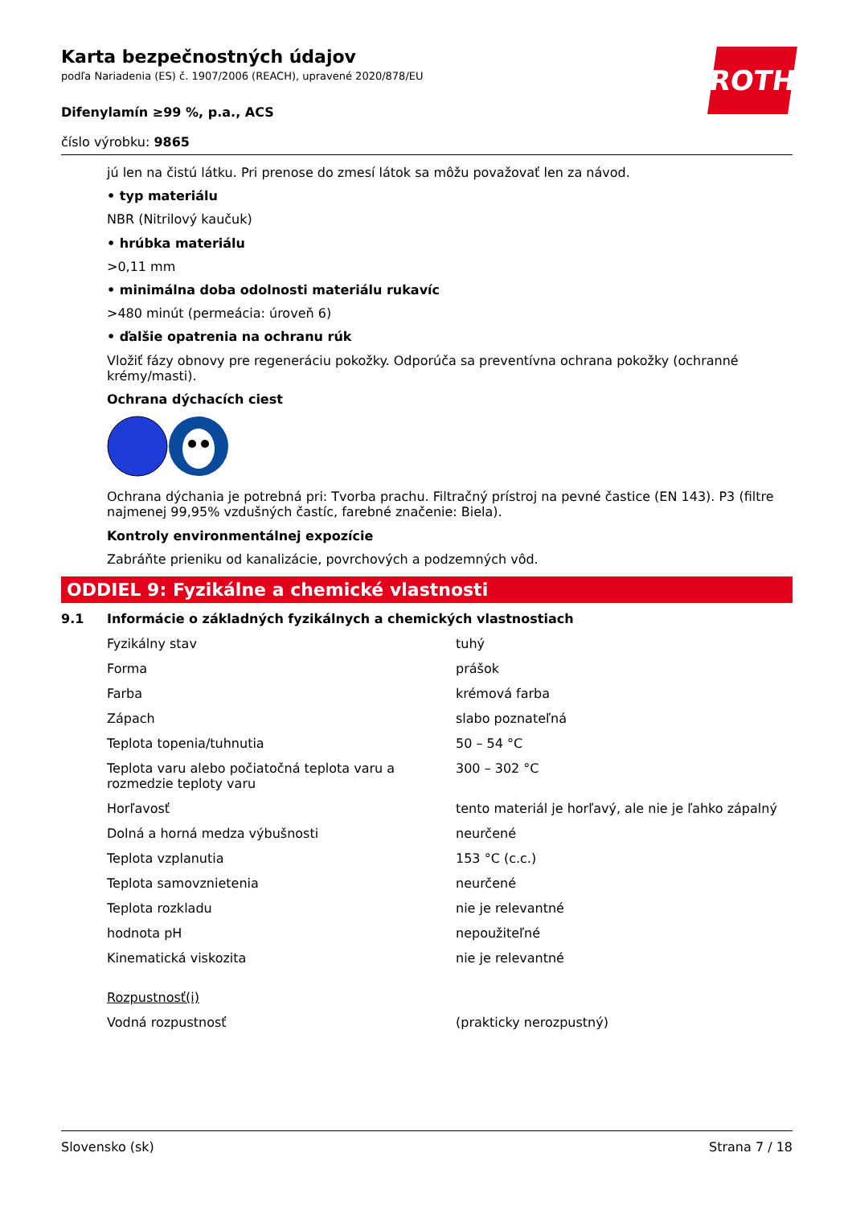ROTH
Karta bezpečnostných údajov
podľa Nariadenia (ES) č. 1907/2006 (REACH), upravené 2020/878/EU
Difenylamín ≥99 %, p.a., ACS
číslo výrobku: 9865
jú len na čistú látku. Pri prenose do zmesí látok sa môžu považovať len za návod.
• typ materiálu
NBR (Nitrilový kaučuk)
• hrúbka materiálu
>0,11 mm
• minimálna doba odolnosti materiálu rukavíc
>480 minút (permeácia: úroveň 6)
• ďalšie opatrenia na ochranu rúk
Vložiť fázy obnovy pre regeneráciu pokožky. Odporúča sa preventívna ochrana pokožky (ochranné krémy/masti).
Ochrana dýchacích ciest
Ochrana dýchania je potrebná pri: Tvorba prachu. Filtračný prístroj na pevné častice (EN 143). P3 (filtre najmenej 99,95% vzdušných častíc, farebné značenie: Biela).
Kontroly environmentálnej expozície
Zabráňte prieniku od kanalizácie, povrchových a podzemných vôd.
ODDIEL 9: Fyzikálne a chemické vlastnosti
9.1 Informácie o základných fyzikálnych a chemických vlastnostiach
| Fyzikálny stav | tuhý |
| Forma | prášok |
| Farba | krémová farba |
| Zápach | slabo poznateľná |
| Teplota topenia/tuhnutia | 50 – 54 °C |
| Teplota varu alebo počiatočná teplota varu a rozmedzie teploty varu | 300 – 302 °C |
| Horľavosť | tento materiál je horľavý, ale nie je ľahko zápalný |
| Dolná a horná medza výbušnosti | neurčené |
| Teplota vzplanutia | 153 °C (c.c.) |
| Teplota samovznietenia | neurčené |
| Teplota rozkladu | nie je relevantné |
| hodnota pH | nepoužiteľné |
| Kinematická viskozita | nie je relevantné |
| Rozpustnosť(i) | |
| Vodná rozpustnosť | (prakticky nerozpustný) |
Slovensko (sk) Strana 7 / 18